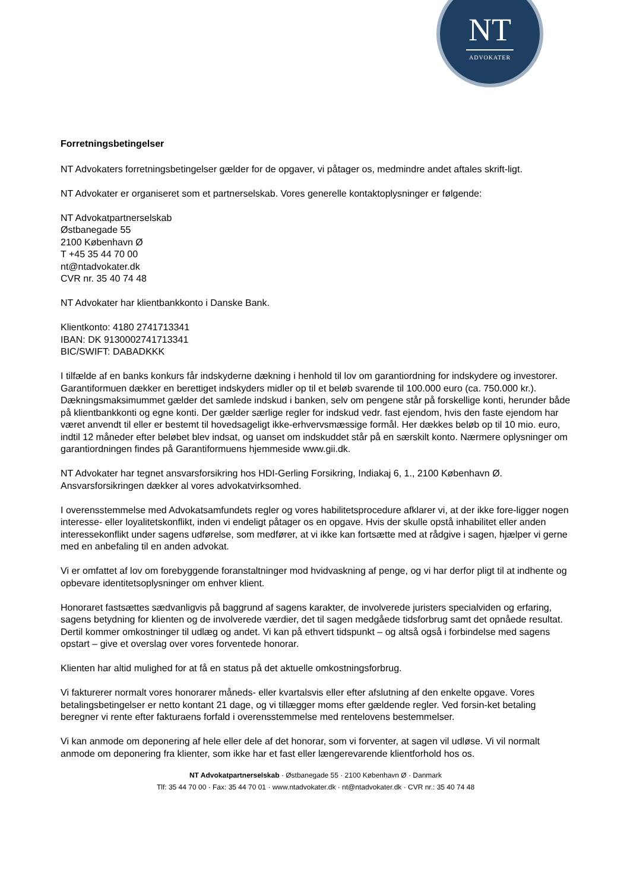NT
ADVOKATER
Forretningsbetingelser
NT Advokaters forretningsbetingelser gælder for de opgaver, vi påtager os, medmindre andet aftales skrift-ligt.
NT Advokater er organiseret som et partnerselskab. Vores generelle kontaktoplysninger er følgende:
NT Advokatpartnerselskab
Østbanegade 55
2100 København Ø
T +45 35 44 70 00
nt@ntadvokater.dk
CVR nr. 35 40 74 48
NT Advokater har klientbankkonto i Danske Bank.
Klientkonto: 4180 2741713341
IBAN: DK 9130002741713341
BIC/SWIFT: DABADKKK
I tilfælde af en banks konkurs får indskyderne dækning i henhold til lov om garantiordning for indskydere og investorer. Garantiformuen dækker en berettiget indskyders midler op til et beløb svarende til 100.000 euro (ca. 750.000 kr.). Dækningsmaksimummet gælder det samlede indskud i banken, selv om pengene står på forskellige konti, herunder både på klientbankkonti og egne konti. Der gælder særlige regler for indskud vedr. fast ejendom, hvis den faste ejendom har været anvendt til eller er bestemt til hovedsageligt ikke-erhvervsmæssige formål. Her dækkes beløb op til 10 mio. euro, indtil 12 måneder efter beløbet blev indsat, og uanset om indskuddet står på en særskilt konto. Nærmere oplysninger om garantiordningen findes på Garantiformuens hjemmeside www.gii.dk.
NT Advokater har tegnet ansvarsforsikring hos HDI-Gerling Forsikring, Indiakaj 6, 1., 2100 København Ø. Ansvarsforsikringen dækker al vores advokatvirksomhed.
I overensstemmelse med Advokatsamfundets regler og vores habilitetsprocedure afklarer vi, at der ikke fore-ligger nogen interesse- eller loyalitetskonflikt, inden vi endeligt påtager os en opgave. Hvis der skulle opstå inhabilitet eller anden interessekonflikt under sagens udførelse, som medfører, at vi ikke kan fortsætte med at rådgive i sagen, hjælper vi gerne med en anbefaling til en anden advokat.
Vi er omfattet af lov om forebyggende foranstaltninger mod hvidvaskning af penge, og vi har derfor pligt til at indhente og opbevare identitetsoplysninger om enhver klient.
Honoraret fastsættes sædvanligvis på baggrund af sagens karakter, de involverede juristers specialviden og erfaring, sagens betydning for klienten og de involverede værdier, det til sagen medgåede tidsforbrug samt det opnåede resultat. Dertil kommer omkostninger til udlæg og andet. Vi kan på ethvert tidspunkt – og altså også i forbindelse med sagens opstart – give et overslag over vores forventede honorar.
Klienten har altid mulighed for at få en status på det aktuelle omkostningsforbrug.
Vi fakturerer normalt vores honorarer måneds- eller kvartalsvis eller efter afslutning af den enkelte opgave. Vores betalingsbetingelser er netto kontant 21 dage, og vi tillægger moms efter gældende regler. Ved forsin-ket betaling beregner vi rente efter fakturaens forfald i overensstemmelse med rentelovens bestemmelser.
Vi kan anmode om deponering af hele eller dele af det honorar, som vi forventer, at sagen vil udløse. Vi vil normalt anmode om deponering fra klienter, som ikke har et fast eller længerevarende klientforhold hos os.
NT Advokatpartnerselskab · Østbanegade 55 · 2100 København Ø · Danmark
Tlf: 35 44 70 00 · Fax: 35 44 70 01 · www.ntadvokater.dk · nt@ntadvokater.dk · CVR nr.: 35 40 74 48